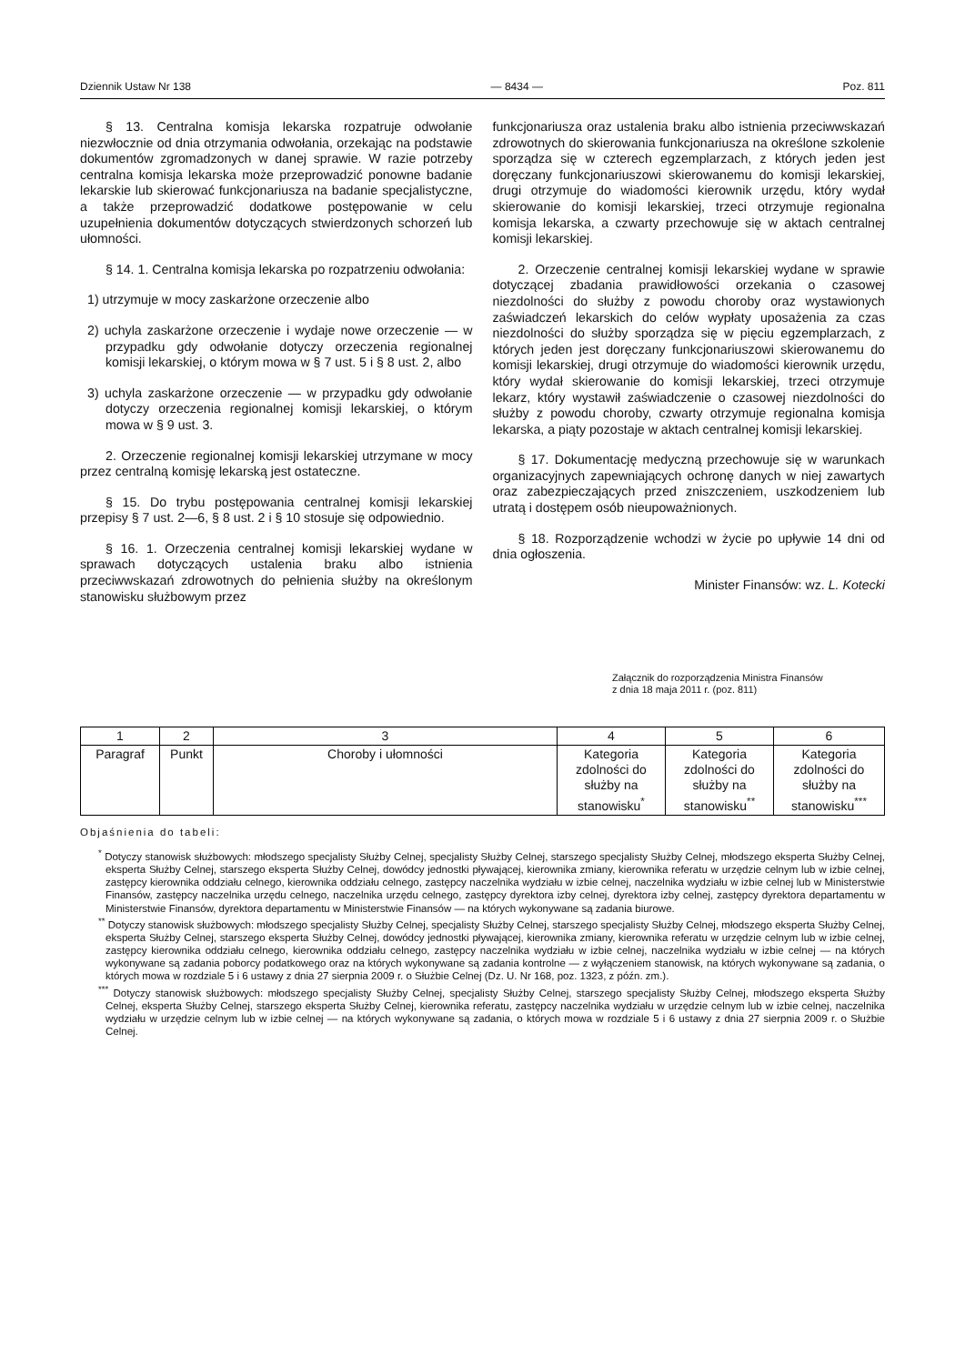Dziennik Ustaw Nr 138 — 8434 — Poz. 811
§ 13. Centralna komisja lekarska rozpatruje odwołanie niezwłocznie od dnia otrzymania odwołania, orzekając na podstawie dokumentów zgromadzonych w danej sprawie. W razie potrzeby centralna komisja lekarska może przeprowadzić ponowne badanie lekarskie lub skierować funkcjonariusza na badanie specjalistyczne, a także przeprowadzić dodatkowe postępowanie w celu uzupełnienia dokumentów dotyczących stwierdzonych schorzeń lub ułomności.
§ 14. 1. Centralna komisja lekarska po rozpatrzeniu odwołania:
1) utrzymuje w mocy zaskarżone orzeczenie albo
2) uchyla zaskarżone orzeczenie i wydaje nowe orzeczenie — w przypadku gdy odwołanie dotyczy orzeczenia regionalnej komisji lekarskiej, o którym mowa w § 7 ust. 5 i § 8 ust. 2, albo
3) uchyla zaskarżone orzeczenie — w przypadku gdy odwołanie dotyczy orzeczenia regionalnej komisji lekarskiej, o którym mowa w § 9 ust. 3.
2. Orzeczenie regionalnej komisji lekarskiej utrzymane w mocy przez centralną komisję lekarską jest ostateczne.
§ 15. Do trybu postępowania centralnej komisji lekarskiej przepisy § 7 ust. 2—6, § 8 ust. 2 i § 10 stosuje się odpowiednio.
§ 16. 1. Orzeczenia centralnej komisji lekarskiej wydane w sprawach dotyczących ustalenia braku albo istnienia przeciwwskazań zdrowotnych do pełnienia służby na określonym stanowisku służbowym przez
funkcjonariusza oraz ustalenia braku albo istnienia przeciwwskazań zdrowotnych do skierowania funkcjonariusza na określone szkolenie sporządza się w czterech egzemplarzach, z których jeden jest doręczany funkcjonariuszowi skierowanemu do komisji lekarskiej, drugi otrzymuje do wiadomości kierownik urzędu, który wydał skierowanie do komisji lekarskiej, trzeci otrzymuje regionalna komisja lekarska, a czwarty przechowuje się w aktach centralnej komisji lekarskiej.
2. Orzeczenie centralnej komisji lekarskiej wydane w sprawie dotyczącej zbadania prawidłowości orzekania o czasowej niezdolności do służby z powodu choroby oraz wystawionych zaświadczeń lekarskich do celów wypłaty uposażenia za czas niezdolności do służby sporządza się w pięciu egzemplarzach, z których jeden jest doręczany funkcjonariuszowi skierowanemu do komisji lekarskiej, drugi otrzymuje do wiadomości kierownik urzędu, który wydał skierowanie do komisji lekarskiej, trzeci otrzymuje lekarz, który wystawił zaświadczenie o czasowej niezdolności do służby z powodu choroby, czwarty otrzymuje regionalna komisja lekarska, a piąty pozostaje w aktach centralnej komisji lekarskiej.
§ 17. Dokumentację medyczną przechowuje się w warunkach organizacyjnych zapewniających ochronę danych w niej zawartych oraz zabezpieczających przed zniszczeniem, uszkodzeniem lub utratą i dostępem osób nieupoważnionych.
§ 18. Rozporządzenie wchodzi w życie po upływie 14 dni od dnia ogłoszenia.
Minister Finansów: wz. L. Kotecki
Załącznik do rozporządzenia Ministra Finansów
z dnia 18 maja 2011 r. (poz. 811)
| 1 | 2 | 3 | 4 | 5 | 6 |
| Paragraf | Punkt | Choroby i ułomności | Kategoria zdolności do służby na stanowisku<sup>*</sup> | Kategoria zdolności do służby na stanowisku<sup>**</sup> | Kategoria zdolności do służby na stanowisku<sup>***</sup> |
Objaśnienia do tabeli:
<sup>*</sup> Dotyczy stanowisk służbowych: młodszego specjalisty Służby Celnej, specjalisty Służby Celnej, starszego specjalisty Służby Celnej, młodszego eksperta Służby Celnej, eksperta Służby Celnej, starszego eksperta Służby Celnej, dowódcy jednostki pływającej, kierownika zmiany, kierownika referatu w urzędzie celnym lub w izbie celnej, zastępcy kierownika oddziału celnego, kierownika oddziału celnego, zastępcy naczelnika wydziału w izbie celnej, naczelnika wydziału w izbie celnej lub w Ministerstwie Finansów, zastępcy naczelnika urzędu celnego, naczelnika urzędu celnego, zastępcy dyrektora izby celnej, dyrektora izby celnej, zastępcy dyrektora departamentu w Ministerstwie Finansów, dyrektora departamentu w Ministerstwie Finansów — na których wykonywane są zadania biurowe.
<sup>**</sup> Dotyczy stanowisk służbowych: młodszego specjalisty Służby Celnej, specjalisty Służby Celnej, starszego specjalisty Służby Celnej, młodszego eksperta Służby Celnej, eksperta Służby Celnej, starszego eksperta Służby Celnej, dowódcy jednostki pływającej, kierownika zmiany, kierownika referatu w urzędzie celnym lub w izbie celnej, zastępcy kierownika oddziału celnego, kierownika oddziału celnego, zastępcy naczelnika wydziału w izbie celnej, naczelnika wydziału w izbie celnej — na których wykonywane są zadania poborcy podatkowego oraz na których wykonywane są zadania kontrolne — z wyłączeniem stanowisk, na których wykonywane są zadania, o których mowa w rozdziale 5 i 6 ustawy z dnia 27 sierpnia 2009 r. o Służbie Celnej (Dz. U. Nr 168, poz. 1323, z późn. zm.).
<sup>***</sup> Dotyczy stanowisk służbowych: młodszego specjalisty Służby Celnej, specjalisty Służby Celnej, starszego specjalisty Służby Celnej, młodszego eksperta Służby Celnej, eksperta Służby Celnej, starszego eksperta Służby Celnej, kierownika referatu, zastępcy naczelnika wydziału w urzędzie celnym lub w izbie celnej, naczelnika wydziału w urzędzie celnym lub w izbie celnej — na których wykonywane są zadania, o których mowa w rozdziale 5 i 6 ustawy z dnia 27 sierpnia 2009 r. o Służbie Celnej.